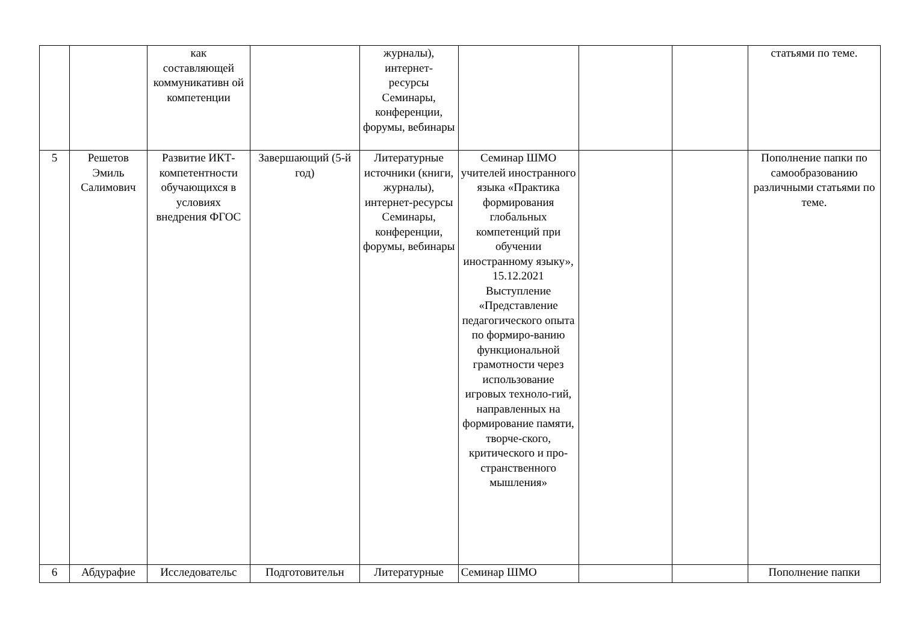| | | как составляющей коммуникативн ой компетенции | | журналы), интернет- ресурсы Семинары, конференции, форумы, вебинары | | | | статьями по теме. |
| 5 | Решетов Эмиль Салимович | Развитие ИКТ-компетентности обучающихся в условиях внедрения ФГОС | Завершающий (5-й год) | Литературные источники (книги, журналы), интернет-ресурсы Семинары, конференции, форумы, вебинары | Семинар ШМО учителей иностранного языка «Практика формирования глобальных компетенций при обучении иностранному языку», 15.12.2021 Выступление «Представление педагогического опыта по формиро-ванию функциональной грамотности через использование игровых техноло-гий, направленных на формирование памяти, творче-ского, критического и про-странственного мышления» | | | Пополнение папки по самообразованию различными статьями по теме. |
| 6 | Абдурафие | Исследовательс | Подготовительн | Литературные | Семинар ШМО | | | Пополнение папки |